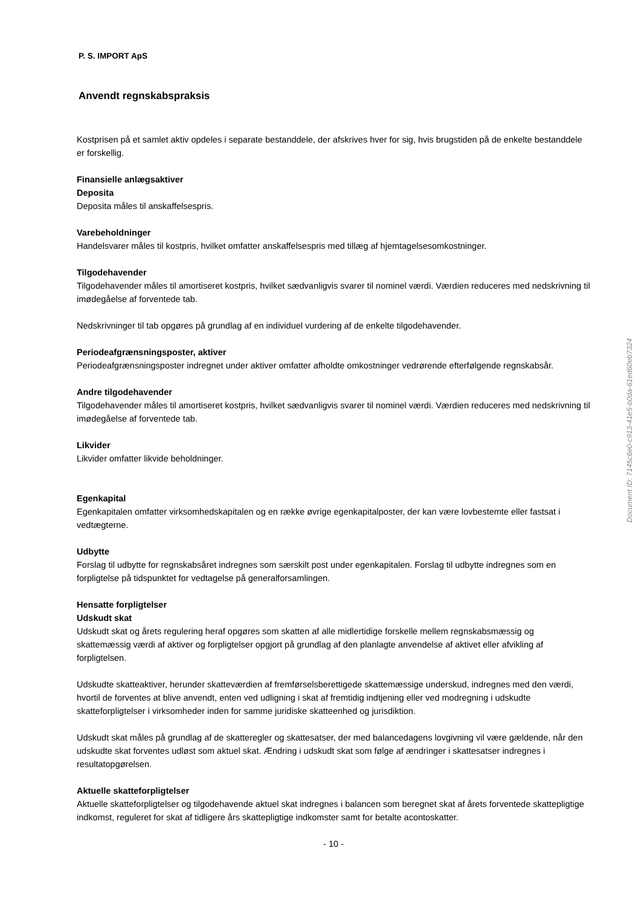P. S. IMPORT ApS
Anvendt regnskabspraksis
Kostprisen på et samlet aktiv opdeles i separate bestanddele, der afskrives hver for sig, hvis brugstiden på de enkelte bestanddele er forskellig.
Finansielle anlægsaktiver
Deposita
Deposita måles til anskaffelsespris.
Varebeholdninger
Handelsvarer måles til kostpris, hvilket omfatter anskaffelsespris med tillæg af hjemtagelsesomkostninger.
Tilgodehavender
Tilgodehavender måles til amortiseret kostpris, hvilket sædvanligvis svarer til nominel værdi. Værdien reduceres med nedskrivning til imødegåelse af forventede tab.
Nedskrivninger til tab opgøres på grundlag af en individuel vurdering af de enkelte tilgodehavender.
Periodeafgrænsningsposter, aktiver
Periodeafgrænsningsposter indregnet under aktiver omfatter afholdte omkostninger vedrørende efterfølgende regnskabsår.
Andre tilgodehavender
Tilgodehavender måles til amortiseret kostpris, hvilket sædvanligvis svarer til nominel værdi. Værdien reduceres med nedskrivning til imødegåelse af forventede tab.
Likvider
Likvider omfatter likvide beholdninger.
Egenkapital
Egenkapitalen omfatter virksomhedskapitalen og en række øvrige egenkapitalposter, der kan være lovbestemte eller fastsat i vedtægterne.
Udbytte
Forslag til udbytte for regnskabsåret indregnes som særskilt post under egenkapitalen. Forslag til udbytte indregnes som en forpligtelse på tidspunktet for vedtagelse på generalforsamlingen.
Hensatte forpligtelser
Udskudt skat
Udskudt skat og årets regulering heraf opgøres som skatten af alle midlertidige forskelle mellem regnskabsmæssig og skattemæssig værdi af aktiver og forpligtelser opgjort på grundlag af den planlagte anvendelse af aktivet eller afvikling af forpligtelsen.
Udskudte skatteaktiver, herunder skatteværdien af fremførselsberettigede skattemæssige underskud, indregnes med den værdi, hvortil de forventes at blive anvendt, enten ved udligning i skat af fremtidig indtjening eller ved modregning i udskudte skatteforpligtelser i virksomheder inden for samme juridiske skatteenhed og jurisdiktion.
Udskudt skat måles på grundlag af de skatteregler og skattesatser, der med balancedagens lovgivning vil være gældende, når den udskudte skat forventes udløst som aktuel skat. Ændring i udskudt skat som følge af ændringer i skattesatser indregnes i resultatopgørelsen.
Aktuelle skatteforpligtelser
Aktuelle skatteforpligtelser og tilgodehavende aktuel skat indregnes i balancen som beregnet skat af årets forventede skattepligtige indkomst, reguleret for skat af tidligere års skattepligtige indkomster samt for betalte acontoskatter.
- 10 -
Document ID: 7145c6e0-c913-41e5-b0da-61ed60eb7324